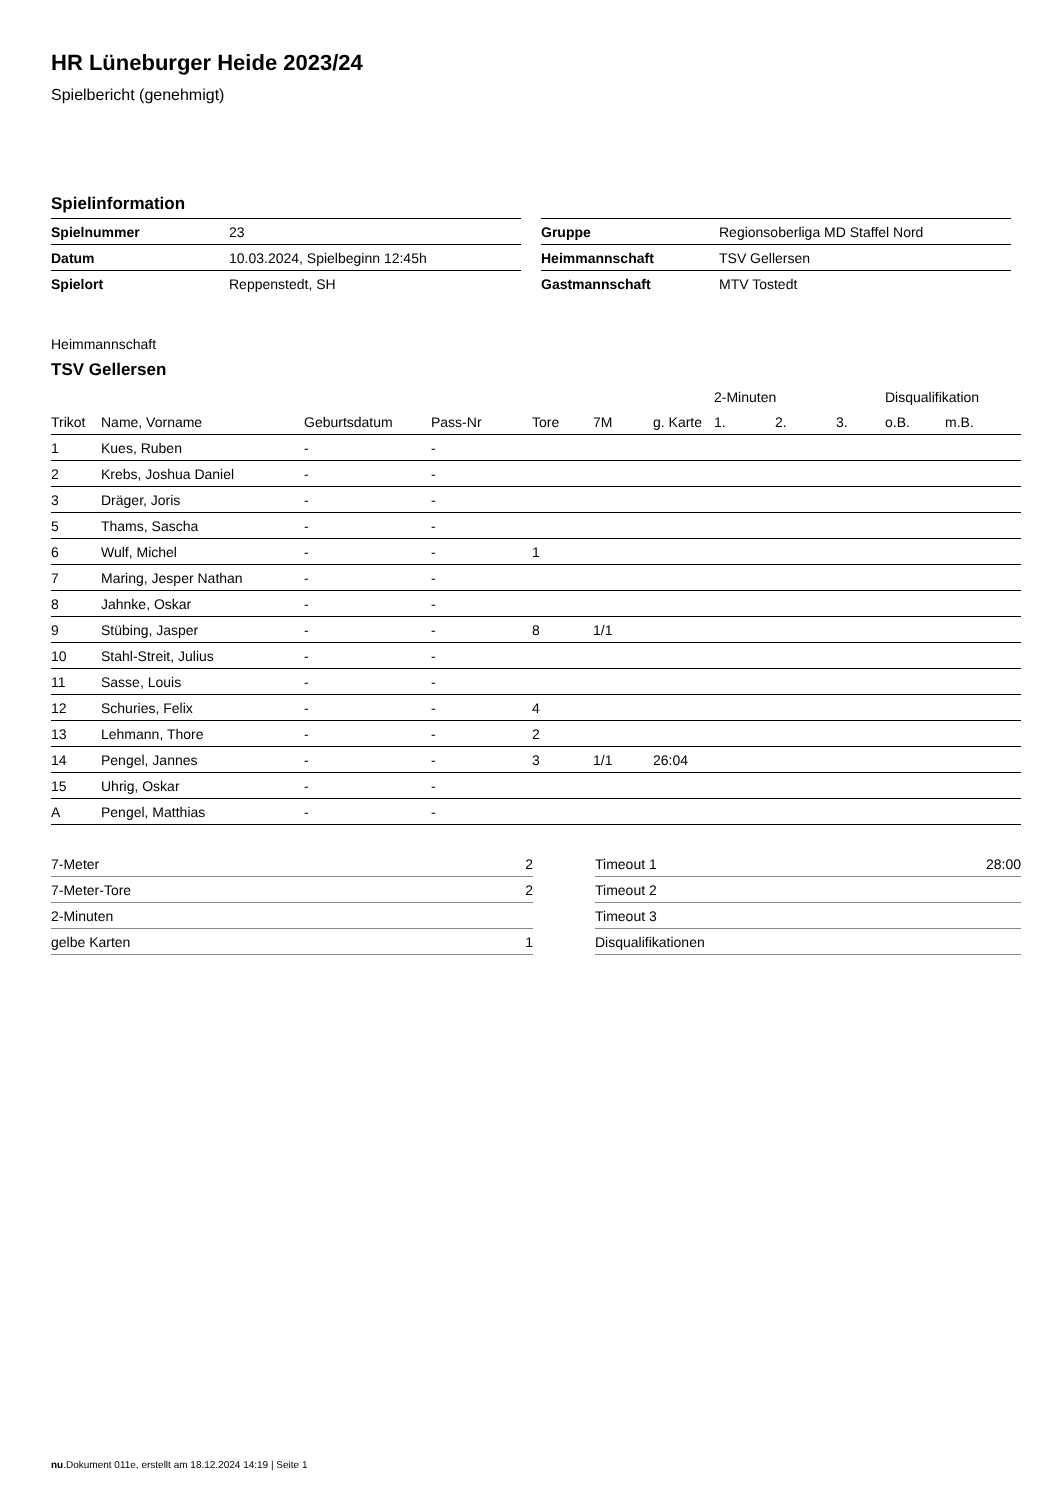HR Lüneburger Heide 2023/24
Spielbericht (genehmigt)
Spielinformation
| Spielnummer | 23 |
| Datum | 10.03.2024, Spielbeginn 12:45h |
| Spielort | Reppenstedt, SH |
| Gruppe | Regionsoberliga MD Staffel Nord |
| Heimmannschaft | TSV Gellersen |
| Gastmannschaft | MTV Tostedt |
Heimmannschaft
TSV Gellersen
| | | | | | | | 2-Minuten | | | Disqualifikation | |
| --- | --- | --- | --- | --- | --- | --- | --- | --- | --- | --- | --- |
| Trikot | Name, Vorname | Geburtsdatum | Pass-Nr | Tore | 7M | g. Karte | 1. | 2. | 3. | o.B. | m.B. |
| 1 | Kues, Ruben | - | - | | | | | | | | |
| 2 | Krebs, Joshua Daniel | - | - | | | | | | | | |
| 3 | Dräger, Joris | - | - | | | | | | | | |
| 5 | Thams, Sascha | - | - | | | | | | | | |
| 6 | Wulf, Michel | - | - | 1 | | | | | | | |
| 7 | Maring, Jesper Nathan | - | - | | | | | | | | |
| 8 | Jahnke, Oskar | - | - | | | | | | | | |
| 9 | Stübing, Jasper | - | - | 8 | 1/1 | | | | | | |
| 10 | Stahl-Streit, Julius | - | - | | | | | | | | |
| 11 | Sasse, Louis | - | - | | | | | | | | |
| 12 | Schuries, Felix | - | - | 4 | | | | | | | |
| 13 | Lehmann, Thore | - | - | 2 | | | | | | | |
| 14 | Pengel, Jannes | - | - | 3 | 1/1 | 26:04 | | | | | |
| 15 | Uhrig, Oskar | - | - | | | | | | | | |
| A | Pengel, Matthias | - | - | | | | | | | | |
| 7-Meter | 2 |
| 7-Meter-Tore | 2 |
| 2-Minuten | |
| gelbe Karten | 1 |
| Timeout 1 | 28:00 |
| Timeout 2 | |
| Timeout 3 | |
| Disqualifikationen | |
nu.Dokument 011e, erstellt am 18.12.2024 14:19 | Seite 1